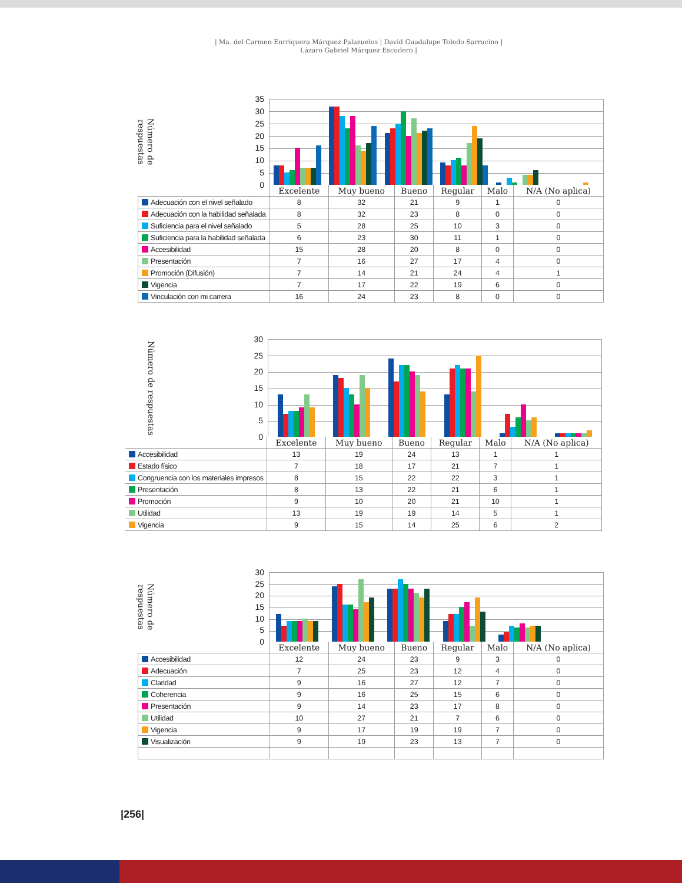| Ma. del Carmen Enrriquera Márquez Palazuelos | David Guadalupe Toledo Sarracino |
Lázaro Gabriel Márquez Escudero |
Número de respuestas
35
30
25
20
15
10
5
0
| | Excelente | Muy bueno | Bueno | Regular | Malo | N/A (No aplica) |
| --- | --- | --- | --- | --- | --- | --- |
| Adecuación con el nivel señalado | 8 | 32 | 21 | 9 | 1 | 0 |
| Adecuación con la habilidad señalada | 8 | 32 | 23 | 8 | 0 | 0 |
| Suficiencia para el nivel señalado | 5 | 28 | 25 | 10 | 3 | 0 |
| Suficiencia para la habilidad señalada | 6 | 23 | 30 | 11 | 1 | 0 |
| Accesibilidad | 15 | 28 | 20 | 8 | 0 | 0 |
| Presentación | 7 | 16 | 27 | 17 | 4 | 0 |
| Promoción (Difusión) | 7 | 14 | 21 | 24 | 4 | 1 |
| Vigencia | 7 | 17 | 22 | 19 | 6 | 0 |
| Vinculación con mi carrera | 16 | 24 | 23 | 8 | 0 | 0 |
Número de respuestas
30
25
20
15
10
5
0
| | Excelente | Muy bueno | Bueno | Regular | Malo | N/A (No aplica) |
| --- | --- | --- | --- | --- | --- | --- |
| Accesibilidad | 13 | 19 | 24 | 13 | 1 | 1 |
| Estado físico | 7 | 18 | 17 | 21 | 7 | 1 |
| Congruencia con los materiales impresos | 8 | 15 | 22 | 22 | 3 | 1 |
| Presentación | 8 | 13 | 22 | 21 | 6 | 1 |
| Promoción | 9 | 10 | 20 | 21 | 10 | 1 |
| Utilidad | 13 | 19 | 19 | 14 | 5 | 1 |
| Vigencia | 9 | 15 | 14 | 25 | 6 | 2 |
Número de respuestas
30
25
20
15
10
5
0
| | Excelente | Muy bueno | Bueno | Regular | Malo | N/A (No aplica) |
| --- | --- | --- | --- | --- | --- | --- |
| Accesibilidad | 12 | 24 | 23 | 9 | 3 | 0 |
| Adecuación | 7 | 25 | 23 | 12 | 4 | 0 |
| Claridad | 9 | 16 | 27 | 12 | 7 | 0 |
| Coherencia | 9 | 16 | 25 | 15 | 6 | 0 |
| Presentación | 9 | 14 | 23 | 17 | 8 | 0 |
| Utilidad | 10 | 27 | 21 | 7 | 6 | 0 |
| Vigencia | 9 | 17 | 19 | 19 | 7 | 0 |
| Visualización | 9 | 19 | 23 | 13 | 7 | 0 |
|256|